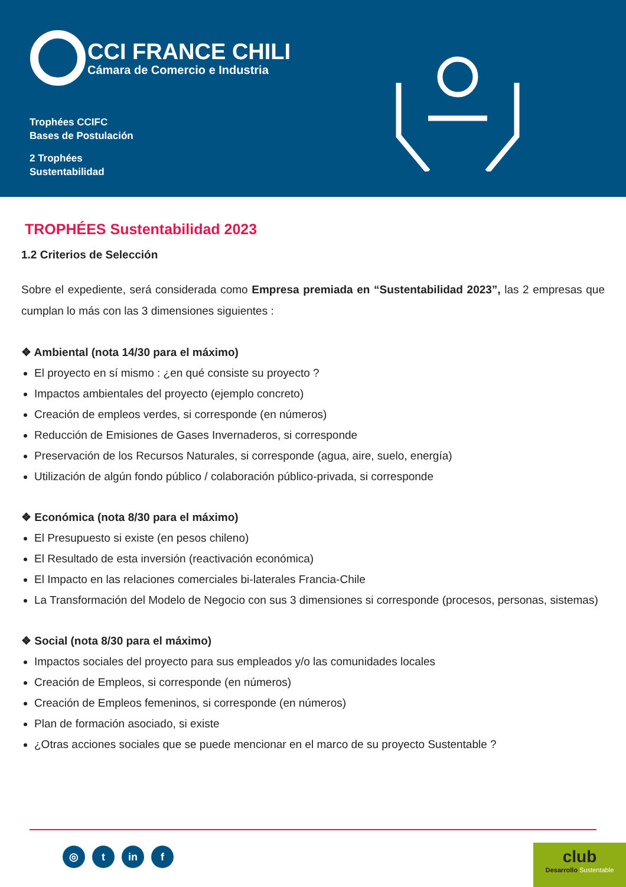CCI FRANCE CHILI
Cámara de Comercio e Industria
Trophées CCIFC
Bases de Postulación
2 Trophées
Sustentabilidad
TROPHÉES Sustentabilidad 2023
1.2 Criterios de Selección
Sobre el expediente, será considerada como Empresa premiada en “Sustentabilidad 2023”, las 2 empresas que cumplan lo más con las 3 dimensiones siguientes :
❖ Ambiental (nota 14/30 para el máximo)
El proyecto en sí mismo : ¿en qué consiste su proyecto ?
Impactos ambientales del proyecto (ejemplo concreto)
Creación de empleos verdes, si corresponde (en números)
Reducción de Emisiones de Gases Invernaderos, si corresponde
Preservación de los Recursos Naturales, si corresponde (agua, aire, suelo, energía)
Utilización de algún fondo público / colaboración público-privada, si corresponde
❖ Económica (nota 8/30 para el máximo)
El Presupuesto si existe (en pesos chileno)
El Resultado de esta inversión (reactivación económica)
El Impacto en las relaciones comerciales bi-laterales Francia-Chile
La Transformación del Modelo de Negocio con sus 3 dimensiones si corresponde (procesos, personas, sistemas)
❖ Social (nota 8/30 para el máximo)
Impactos sociales del proyecto para sus empleados y/o las comunidades locales
Creación de Empleos, si corresponde (en números)
Creación de Empleos femeninos, si corresponde (en números)
Plan de formación asociado, si existe
¿Otras acciones sociales que se puede mencionar en el marco de su proyecto Sustentable ?
◎ t in f
club
Desarrollo Sustentable